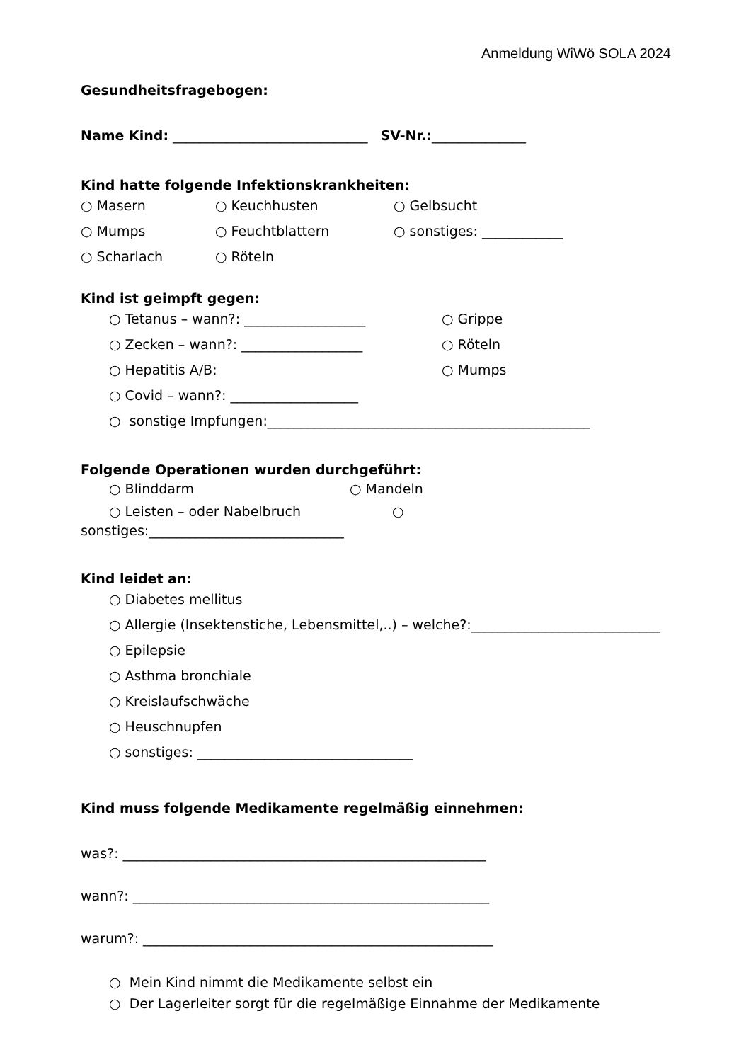Anmeldung WiWö SOLA 2024
Gesundheitsfragebogen:
Name Kind: _____________________________ SV-Nr.:______________
Kind hatte folgende Infektionskrankheiten:
○ Masern ○ Keuchhusten ○ Gelbsucht
○ Mumps ○ Feuchtblattern ○ sonstiges: ____________
○ Scharlach ○ Röteln
Kind ist geimpft gegen:
○ Tetanus – wann?: __________________ ○ Grippe
○ Zecken – wann?: __________________ ○ Röteln
○ Hepatitis A/B: ○ Mumps
○ Covid – wann?: ___________________
○ sonstige Impfungen:________________________________________________
Folgende Operationen wurden durchgeführt:
○ Blinddarm ○ Mandeln
○ Leisten – oder Nabelbruch ○
sonstiges:_____________________________
Kind leidet an:
○ Diabetes mellitus
○ Allergie (Insektenstiche, Lebensmittel,..) – welche?:____________________________
○ Epilepsie
○ Asthma bronchiale
○ Kreislaufschwäche
○ Heuschnupfen
○ sonstiges: ________________________________
Kind muss folgende Medikamente regelmäßig einnehmen:
was?: ______________________________________________________
wann?: _____________________________________________________
warum?: ____________________________________________________
○ Mein Kind nimmt die Medikamente selbst ein
○ Der Lagerleiter sorgt für die regelmäßige Einnahme der Medikamente